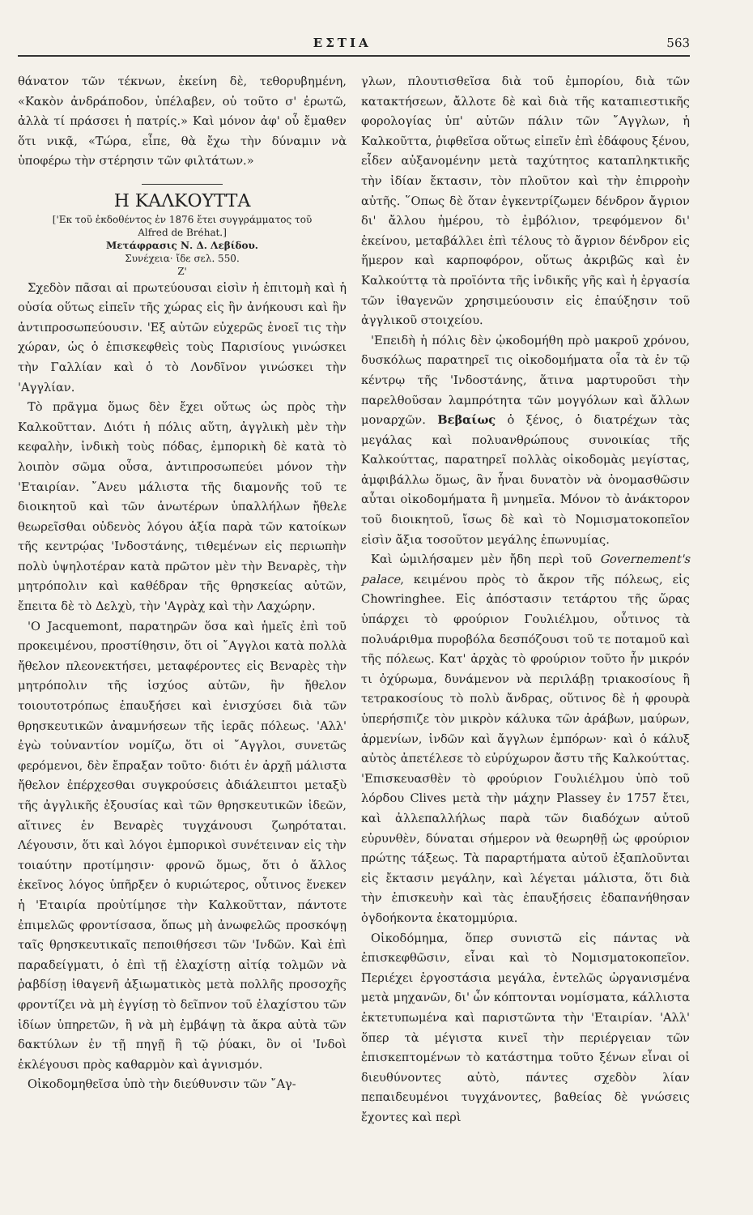ΕΣΤΙΑ 563
θάνατον τῶν τέκνων, ἐκείνη δὲ, τεθορυβημένη, «Κακὸν ἀνδράποδον, ὑπέλαβεν, οὐ τοῦτο σ' ἐρωτῶ, ἀλλὰ τί πράσσει ἡ πατρίς.» Καὶ μόνον ἀφ' οὗ ἔμαθεν ὅτι νικᾷ, «Τώρα, εἶπε, θὰ ἔχω τὴν δύναμιν νὰ ὑποφέρω τὴν στέρησιν τῶν φιλτάτων.»
Η ΚΑΛΚΟΥΤΤΑ
['Εκ τοῦ ἐκδοθέντος ἐν 1876 ἔτει συγγράμματος τοῦ
Alfred de Bréhat.]
Μετάφρασις Ν. Δ. Λεβίδου.
Συνέχεια· ἴδε σελ. 550.
Ζ'
Σχεδὸν πᾶσαι αἱ πρωτεύουσαι εἰσὶν ἡ ἐπιτομὴ καὶ ἡ οὐσία οὕτως εἰπεῖν τῆς χώρας εἰς ἣν ἀνήκουσι καὶ ἣν ἀντιπροσωπεύουσιν. 'Εξ αὐτῶν εὐχερῶς ἐνοεῖ τις τὴν χώραν, ὡς ὁ ἐπισκεφθεὶς τοὺς Παρισίους γινώσκει τὴν Γαλλίαν καὶ ὁ τὸ Λονδῖνον γινώσκει τὴν 'Αγγλίαν.
Τὸ πρᾶγμα ὅμως δὲν ἔχει οὕτως ὡς πρὸς τὴν Καλκοῦτταν. Διότι ἡ πόλις αὕτη, ἀγγλικὴ μὲν τὴν κεφαλὴν, ἰνδικὴ τοὺς πόδας, ἐμπορικὴ δὲ κατὰ τὸ λοιπὸν σῶμα οὖσα, ἀντιπροσωπεύει μόνον τὴν 'Εταιρίαν. ῎Ανευ μάλιστα τῆς διαμονῆς τοῦ τε διοικητοῦ καὶ τῶν ἀνωτέρων ὑπαλλήλων ἤθελε θεωρεῖσθαι οὐδενὸς λόγου ἀξία παρὰ τῶν κατοίκων τῆς κεντρῴας 'Ινδοστάνης, τιθεμένων εἰς περιωπὴν πολὺ ὑψηλοτέραν κατὰ πρῶτον μὲν τὴν Βεναρὲς, τὴν μητρόπολιν καὶ καθέδραν τῆς θρησκείας αὐτῶν, ἔπειτα δὲ τὸ Δελχὺ, τὴν 'Αγρὰχ καὶ τὴν Λαχώρην.
'Ο Jacquemont, παρατηρῶν ὅσα καὶ ἡμεῖς ἐπὶ τοῦ προκειμένου, προστίθησιν, ὅτι οἱ ῎Αγγλοι κατὰ πολλὰ ἤθελον πλεονεκτήσει, μεταφέροντες εἰς Βεναρὲς τὴν μητρόπολιν τῆς ἰσχύος αὐτῶν, ἣν ἤθελον τοιουτοτρόπως ἐπαυξήσει καὶ ἐνισχύσει διὰ τῶν θρησκευτικῶν ἀναμνήσεων τῆς ἱερᾶς πόλεως. 'Αλλ' ἐγὼ τοὐναντίον νομίζω, ὅτι οἱ ῎Αγγλοι, συνετῶς φερόμενοι, δὲν ἔπραξαν τοῦτο· διότι ἐν ἀρχῇ μάλιστα ἤθελον ἐπέρχεσθαι συγκρούσεις ἀδιάλειπτοι μεταξὺ τῆς ἀγγλικῆς ἐξουσίας καὶ τῶν θρησκευτικῶν ἰδεῶν, αἵτινες ἐν Βεναρὲς τυγχάνουσι ζωηρόταται. Λέγουσιν, ὅτι καὶ λόγοι ἐμπορικοὶ συνέτειναν εἰς τὴν τοιαύτην προτίμησιν· φρονῶ ὅμως, ὅτι ὁ ἄλλος ἐκεῖνος λόγος ὑπῆρξεν ὁ κυριώτερος, οὗτινος ἕνεκεν ἡ 'Εταιρία προὐτίμησε τὴν Καλκοῦτταν, πάντοτε ἐπιμελῶς φροντίσασα, ὅπως μὴ ἀνωφελῶς προσκόψῃ ταῖς θρησκευτικαῖς πεποιθήσεσι τῶν 'Ινδῶν. Καὶ ἐπὶ παραδείγματι, ὁ ἐπὶ τῇ ἐλαχίστῃ αἰτίᾳ τολμῶν νὰ ῥαβδίσῃ ἰθαγενῆ ἀξιωματικὸς μετὰ πολλῆς προσοχῆς φροντίζει νὰ μὴ ἐγγίσῃ τὸ δεῖπνον τοῦ ἐλαχίστου τῶν ἰδίων ὑπηρετῶν, ἢ νὰ μὴ ἐμβάψῃ τὰ ἄκρα αὐτὰ τῶν δακτύλων ἐν τῇ πηγῇ ἢ τῷ ῥύακι, ὃν οἱ 'Ινδοὶ ἐκλέγουσι πρὸς καθαρμὸν καὶ ἁγνισμόν.
Οἰκοδομηθεῖσα ὑπὸ τὴν διεύθυνσιν τῶν ῎Αγ-
γλων, πλουτισθεῖσα διὰ τοῦ ἐμπορίου, διὰ τῶν κατακτήσεων, ἄλλοτε δὲ καὶ διὰ τῆς καταπιεστικῆς φορολογίας ὑπ' αὐτῶν πάλιν τῶν ῎Αγγλων, ἡ Καλκοῦττα, ῥιφθεῖσα οὕτως εἰπεῖν ἐπὶ ἐδάφους ξένου, εἶδεν αὐξανομένην μετὰ ταχύτητος καταπληκτικῆς τὴν ἰδίαν ἔκτασιν, τὸν πλοῦτον καὶ τὴν ἐπιρροὴν αὐτῆς. ῞Οπως δὲ ὅταν ἐγκεντρίζωμεν δένδρον ἄγριον δι' ἄλλου ἡμέρου, τὸ ἐμβόλιον, τρεφόμενον δι' ἐκείνου, μεταβάλλει ἐπὶ τέλους τὸ ἄγριον δένδρον εἰς ἥμερον καὶ καρποφόρον, οὕτως ἀκριβῶς καὶ ἐν Καλκούττᾳ τὰ προϊόντα τῆς ἰνδικῆς γῆς καὶ ἡ ἐργασία τῶν ἰθαγενῶν χρησιμεύουσιν εἰς ἐπαύξησιν τοῦ ἀγγλικοῦ στοιχείου.
'Επειδὴ ἡ πόλις δὲν ᾠκοδομήθη πρὸ μακροῦ χρόνου, δυσκόλως παρατηρεῖ τις οἰκοδομήματα οἷα τὰ ἐν τῷ κέντρῳ τῆς 'Ινδοστάνης, ἅτινα μαρτυροῦσι τὴν παρελθοῦσαν λαμπρότητα τῶν μογγόλων καὶ ἄλλων μοναρχῶν. Βεβαίως ὁ ξένος, ὁ διατρέχων τὰς μεγάλας καὶ πολυανθρώπους συνοικίας τῆς Καλκούττας, παρατηρεῖ πολλὰς οἰκοδομὰς μεγίστας, ἀμφιβάλλω ὅμως, ἂν ἦναι δυνατὸν νὰ ὀνομασθῶσιν αὗται οἰκοδομήματα ἢ μνημεῖα. Μόνον τὸ ἀνάκτορον τοῦ διοικητοῦ, ἴσως δὲ καὶ τὸ Νομισματοκοπεῖον εἰσὶν ἄξια τοσοῦτον μεγάλης ἐπωνυμίας.
Καὶ ὡμιλήσαμεν μὲν ἤδη περὶ τοῦ Governement's palace, κειμένου πρὸς τὸ ἄκρον τῆς πόλεως, εἰς Chowringhee. Εἰς ἀπόστασιν τετάρτου τῆς ὥρας ὑπάρχει τὸ φρούριον Γουλιέλμου, οὗτινος τὰ πολυάριθμα πυροβόλα δεσπόζουσι τοῦ τε ποταμοῦ καὶ τῆς πόλεως. Κατ' ἀρχὰς τὸ φρούριον τοῦτο ἦν μικρόν τι ὀχύρωμα, δυνάμενον νὰ περιλάβῃ τριακοσίους ἢ τετρακοσίους τὸ πολὺ ἄνδρας, οὕτινος δὲ ἡ φρουρὰ ὑπερήσπιζε τὸν μικρὸν κάλυκα τῶν ἀράβων, μαύρων, ἀρμενίων, ἰνδῶν καὶ ἄγγλων ἐμπόρων· καὶ ὁ κάλυξ αὐτὸς ἀπετέλεσε τὸ εὐρύχωρον ἄστυ τῆς Καλκούττας. 'Επισκευασθὲν τὸ φρούριον Γουλιέλμου ὑπὸ τοῦ λόρδου Clives μετὰ τὴν μάχην Plassey ἐν 1757 ἔτει, καὶ ἀλλεπαλλήλως παρὰ τῶν διαδόχων αὐτοῦ εὐρυνθὲν, δύναται σήμερον νὰ θεωρηθῇ ὡς φρούριον πρώτης τάξεως. Τὰ παραρτήματα αὐτοῦ ἐξαπλοῦνται εἰς ἔκτασιν μεγάλην, καὶ λέγεται μάλιστα, ὅτι διὰ τὴν ἐπισκευὴν καὶ τὰς ἐπαυξήσεις ἐδαπανήθησαν ὀγδοήκοντα ἑκατομμύρια.
Οἰκοδόμημα, ὅπερ συνιστῶ εἰς πάντας νὰ ἐπισκεφθῶσιν, εἶναι καὶ τὸ Νομισματοκοπεῖον. Περιέχει ἐργοστάσια μεγάλα, ἐντελῶς ὠργανισμένα μετὰ μηχανῶν, δι' ὧν κόπτονται νομίσματα, κάλλιστα ἐκτετυπωμένα καὶ παριστῶντα τὴν 'Εταιρίαν. 'Αλλ' ὅπερ τὰ μέγιστα κινεῖ τὴν περιέργειαν τῶν ἐπισκεπτομένων τὸ κατάστημα τοῦτο ξένων εἶναι οἱ διευθύνοντες αὐτὸ, πάντες σχεδὸν λίαν πεπαιδευμένοι τυγχάνοντες, βαθείας δὲ γνώσεις ἔχοντες καὶ περὶ